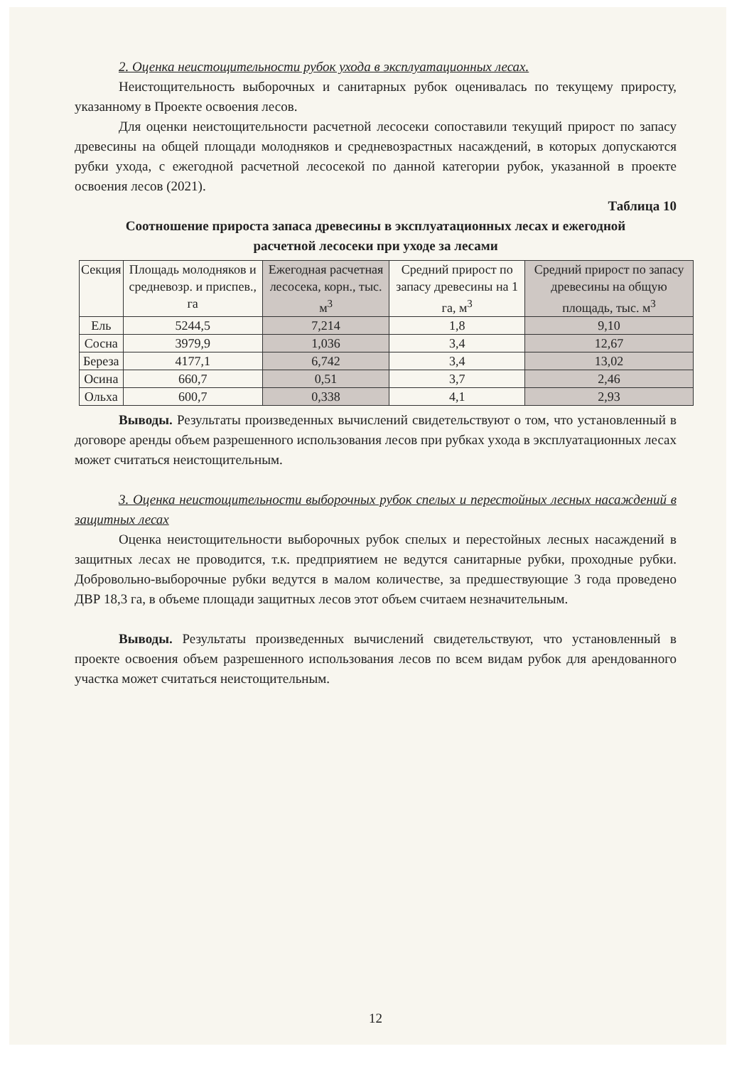2. Оценка неистощительности рубок ухода в эксплуатационных лесах.
Неистощительность выборочных и санитарных рубок оценивалась по текущему приросту, указанному в Проекте освоения лесов.
Для оценки неистощительности расчетной лесосеки сопоставили текущий прирост по запасу древесины на общей площади молодняков и средневозрастных насаждений, в которых допускаются рубки ухода, с ежегодной расчетной лесосекой по данной категории рубок, указанной в проекте освоения лесов (2021).
Таблица 10
Соотношение прироста запаса древесины в эксплуатационных лесах и ежегодной
расчетной лесосеки при уходе за лесами
| Секция | Площадь молодняков и средневозр. и приспев., га | Ежегодная расчетная лесосека, корн., тыс. м<sup>3</sup> | Средний прирост по запасу древесины на 1 га, м<sup>3</sup> | Средний прирост по запасу древесины на общую площадь, тыс. м<sup>3</sup> |
| --- | --- | --- | --- | --- |
| Ель | 5244,5 | 7,214 | 1,8 | 9,10 |
| Сосна | 3979,9 | 1,036 | 3,4 | 12,67 |
| Береза | 4177,1 | 6,742 | 3,4 | 13,02 |
| Осина | 660,7 | 0,51 | 3,7 | 2,46 |
| Ольха | 600,7 | 0,338 | 4,1 | 2,93 |
Выводы. Результаты произведенных вычислений свидетельствуют о том, что установленный в договоре аренды объем разрешенного использования лесов при рубках ухода в эксплуатационных лесах может считаться неистощительным.
3. Оценка неистощительности выборочных рубок спелых и перестойных лесных насаждений в защитных лесах
Оценка неистощительности выборочных рубок спелых и перестойных лесных насаждений в защитных лесах не проводится, т.к. предприятием не ведутся санитарные рубки, проходные рубки. Добровольно-выборочные рубки ведутся в малом количестве, за предшествующие 3 года проведено ДВР 18,3 га, в объеме площади защитных лесов этот объем считаем незначительным.
Выводы. Результаты произведенных вычислений свидетельствуют, что установленный в проекте освоения объем разрешенного использования лесов по всем видам рубок для арендованного участка может считаться неистощительным.
12